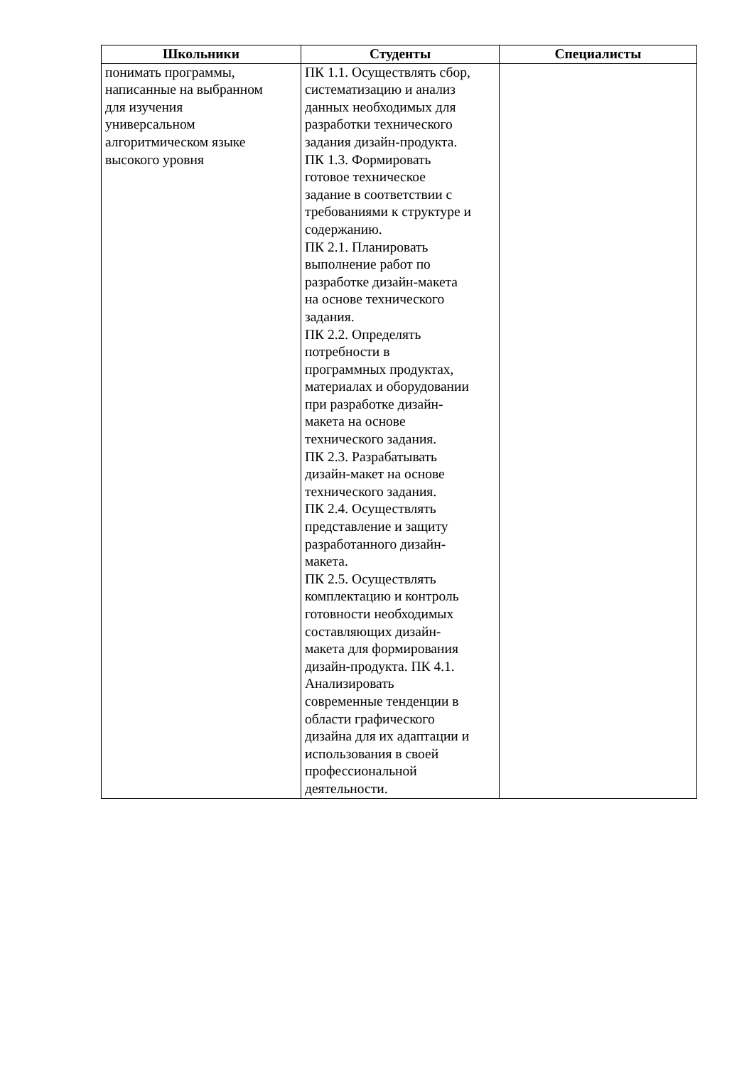| Школьники | Студенты | Специалисты |
| --- | --- | --- |
| понимать программы, написанные на выбранном для изучения универсальном алгоритмическом языке высокого уровня | ПК 1.1. Осуществлять сбор, систематизацию и анализ данных необходимых для разработки технического задания дизайн-продукта. ПК 1.3. Формировать готовое техническое задание в соответствии с требованиями к структуре и содержанию. ПК 2.1. Планировать выполнение работ по разработке дизайн-макета на основе технического задания. ПК 2.2. Определять потребности в программных продуктах, материалах и оборудовании при разработке дизайн- макета на основе технического задания. ПК 2.3. Разрабатывать дизайн-макет на основе технического задания. ПК 2.4. Осуществлять представление и защиту разработанного дизайн- макета. ПК 2.5. Осуществлять комплектацию и контроль готовности необходимых составляющих дизайн- макета для формирования дизайн-продукта. ПК 4.1. Анализировать современные тенденции в области графического дизайна для их адаптации и использования в своей профессиональной деятельности. | |